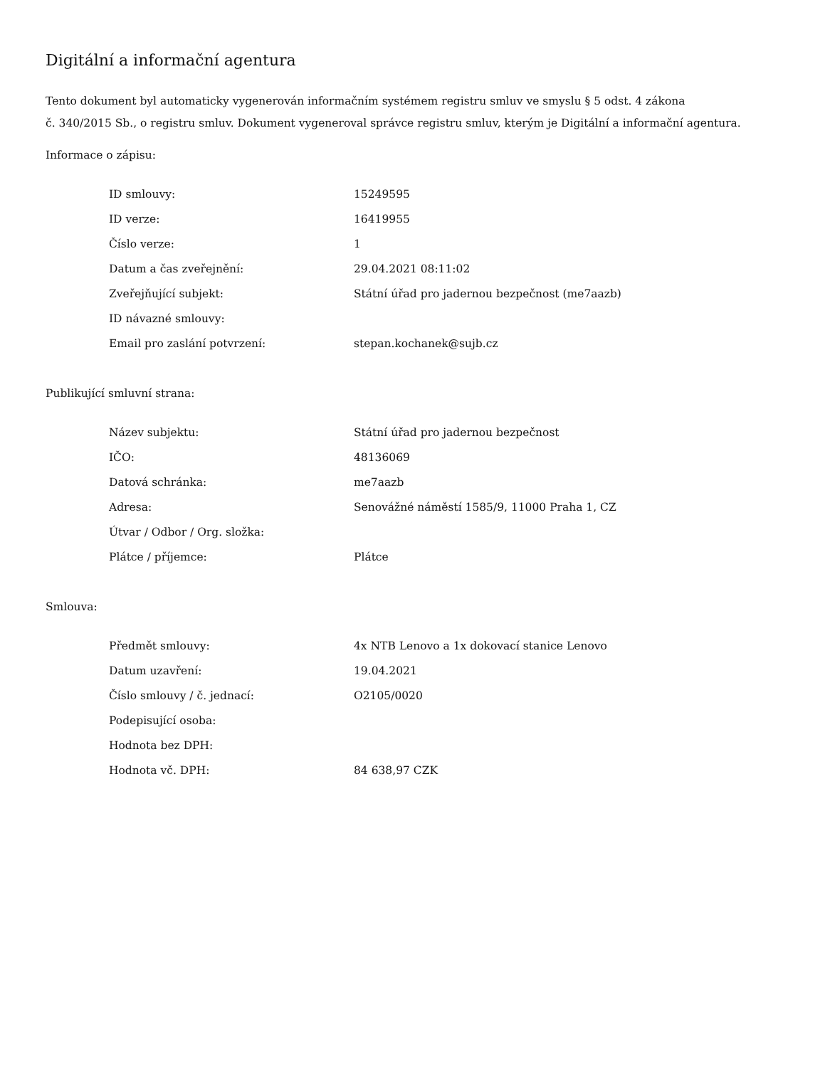Digitální a informační agentura
Tento dokument byl automaticky vygenerován informačním systémem registru smluv ve smyslu § 5 odst. 4 zákona
č. 340/2015 Sb., o registru smluv. Dokument vygeneroval správce registru smluv, kterým je Digitální a informační agentura.
Informace o zápisu:
| ID smlouvy: | 15249595 |
| ID verze: | 16419955 |
| Číslo verze: | 1 |
| Datum a čas zveřejnění: | 29.04.2021 08:11:02 |
| Zveřejňující subjekt: | Státní úřad pro jadernou bezpečnost (me7aazb) |
| ID návazné smlouvy: | |
| Email pro zaslání potvrzení: | stepan.kochanek@sujb.cz |
Publikující smluvní strana:
| Název subjektu: | Státní úřad pro jadernou bezpečnost |
| IČO: | 48136069 |
| Datová schránka: | me7aazb |
| Adresa: | Senovážné náměstí 1585/9, 11000 Praha 1, CZ |
| Útvar / Odbor / Org. složka: | |
| Plátce / příjemce: | Plátce |
Smlouva:
| Předmět smlouvy: | 4x NTB Lenovo a 1x dokovací stanice Lenovo |
| Datum uzavření: | 19.04.2021 |
| Číslo smlouvy / č. jednací: | O2105/0020 |
| Podepisující osoba: | |
| Hodnota bez DPH: | |
| Hodnota vč. DPH: | 84 638,97 CZK |